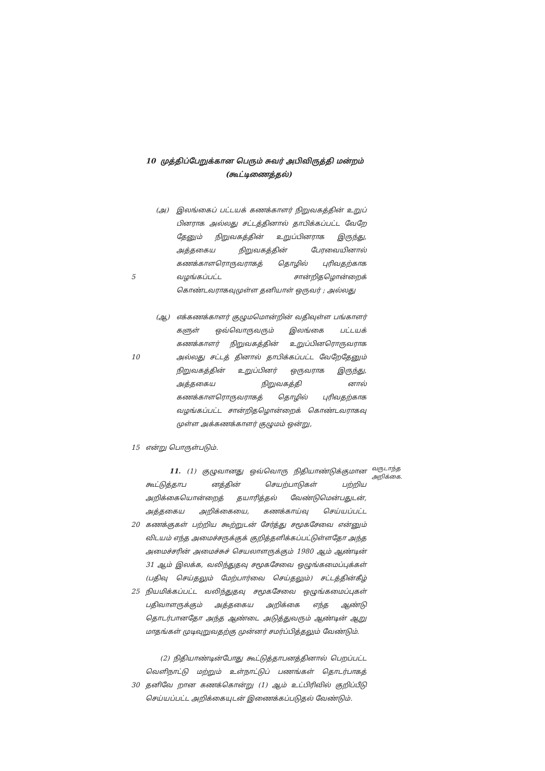10 முத்திப்பேறுக்கான பெரும் சுவர் அபிவிருத்தி மன்றம்
(கூட்டிணைத்தல்)
5 (அ) இலங்கைப் பட்டயக் கணக்காளர் நிறுவகத்தின் உறுப் பினராக அல்லது சட்டத்தினால் தாபிக்கப்பட்ட வேறே தேனும் நிறுவகத்தின் உறுப்பினராக இருந்து, அத்தகைய நிறுவகத்தின் பேரவையினால் கணக்காளரொருவராகத் தொழில் புரிவதற்காக வழங்கப்பட்ட சான்றிதழொன்றைக் கொண்டவராகவுமுள்ள தனியாள் ஒருவர் ; அல்லது
10 (ஆ) எக்கணக்காளர் குழுமமொன்றின் வதிவுள்ள பங்காளர் களுள் ஒவ்வொருவரும் இலங்கை பட்டயக் கணக்காளர் நிறுவகத்தின் உறுப்பினரொருவராக அல்லது சட்டத் தினால் தாபிக்கப்பட்ட வேறேதேனும் நிறுவகத்தின் உறுப்பினர் ஒருவராக இருந்து, அத்தகைய நிறுவகத்தி னால் கணக்காளரொருவராகத் தொழில் புரிவதற்காக வழங்கப்பட்ட சான்றிதழொன்றைக் கொண்டவராகவு முள்ள அக்கணக்காளர் குழுமம் ஒன்று,
15 என்று பொருள்படும்.
20
25
11. (1) குழுவானது ஒவ்வொரு நிதியாண்டுக்குமான கூட்டுத்தாப னத்தின் செயற்பாடுகள் பற்றிய அறிக்கையொன்றைத் தயாரித்தல் வேண்டுமென்பதுடன், அத்தகைய அறிக்கையை, கணக்காய்வு செய்யப்பட்ட கணக்குகள் பற்றிய கூற்றுடன் சேர்த்து சமூகசேவை என்னும் விடயம் எந்த அமைச்சருக்குக் குறித்தளிக்கப்பட்டுள்ளதோ அந்த அமைச்சரின் அமைச்சுச் செயலாளருக்கும் 1980 ஆம் ஆண்டின் 31 ஆம் இலக்க, வலிந்துதவு சமூகசேவை ஒழுங்கமைப்புக்கள் (பதிவு செய்தலும் மேற்பார்வை செய்தலும்) சட்டத்தின்கீழ் நியமிக்கப்பட்ட வலிந்துதவு சமூகசேவை ஒழுங்கமைப்புகள் பதிவாளருக்கும் அத்தகைய அறிக்கை எந்த ஆண்டு தொடர்பானதோ அந்த ஆண்டை அடுத்துவரும் ஆண்டின் ஆறு மாதங்கள் முடிவுறுவதற்கு முன்னர் சமர்ப்பித்தலும் வேண்டும்.
வருடாந்த அறிக்கை.
30 (2) நிதியாண்டின்போது கூட்டுத்தாபனத்தினால் பெறப்பட்ட வெளிநாட்டு மற்றும் உள்நாட்டுப் பணங்கள் தொடர்பாகத் தனிவே றான கணக்கொன்று (1) ஆம் உட்பிரிவில் குறிப்பீடு செய்யப்பட்ட அறிக்கையுடன் இணைக்கப்படுதல் வேண்டும்.